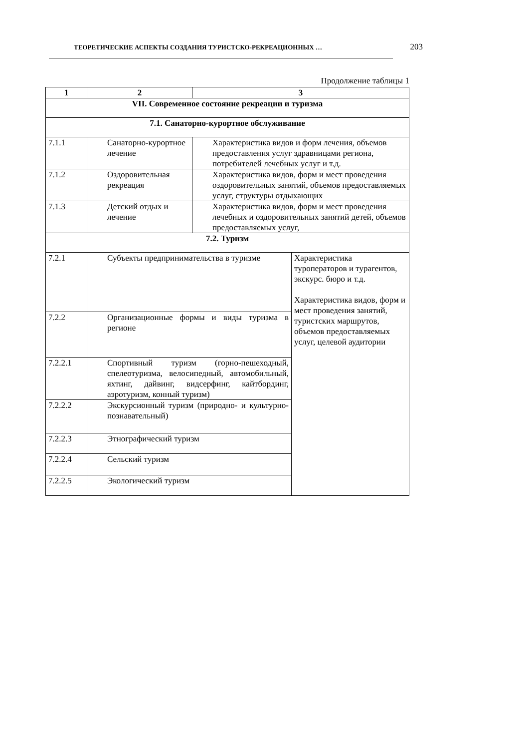ТЕОРЕТИЧЕСКИЕ АСПЕКТЫ СОЗДАНИЯ ТУРИСТСКО-РЕКРЕАЦИОННЫХ … 203
Продолжение таблицы 1
| 1 | 2 | 3 | |
| --- | --- | --- | --- |
| VII. Современное состояние рекреации и туризма | | | |
| 7.1. Санаторно-курортное обслуживание | | | |
| 7.1.1 | Санаторно-курортное лечение | Характеристика видов и форм лечения, объемов предоставления услуг здравницами региона, потребителей лечебных услуг и т.д. | |
| 7.1.2 | Оздоровительная рекреация | Характеристика видов, форм и мест проведения оздоровительных занятий, объемов предоставляемых услуг, структуры отдыхающих | |
| 7.1.3 | Детский отдых и лечение | Характеристика видов, форм и мест проведения лечебных и оздоровительных занятий детей, объемов предоставляемых услуг, | |
| 7.2. Туризм | | | |
| 7.2.1 | Субъекты предпринимательства в туризме | | Характеристика туроператоров и турагентов, экскурс. бюро и т.д. Характеристика видов, форм и мест проведения занятий, туристских маршрутов, объемов предоставляемых услуг, целевой аудитории |
| 7.2.2 | Организационные формы и виды туризма в регионе | | |
| 7.2.2.1 | Спортивный туризм (горно-пешеходный, спелеотуризма, велосипедный, автомобильный, яхтинг, дайвинг, видсерфинг, кайтбординг, аэротуризм, конный туризм) | | |
| 7.2.2.2 | Экскурсионный туризм (природно- и культурно-познавательный) | | |
| 7.2.2.3 | Этнографический туризм | | |
| 7.2.2.4 | Сельский туризм | | |
| 7.2.2.5 | Экологический туризм | | |